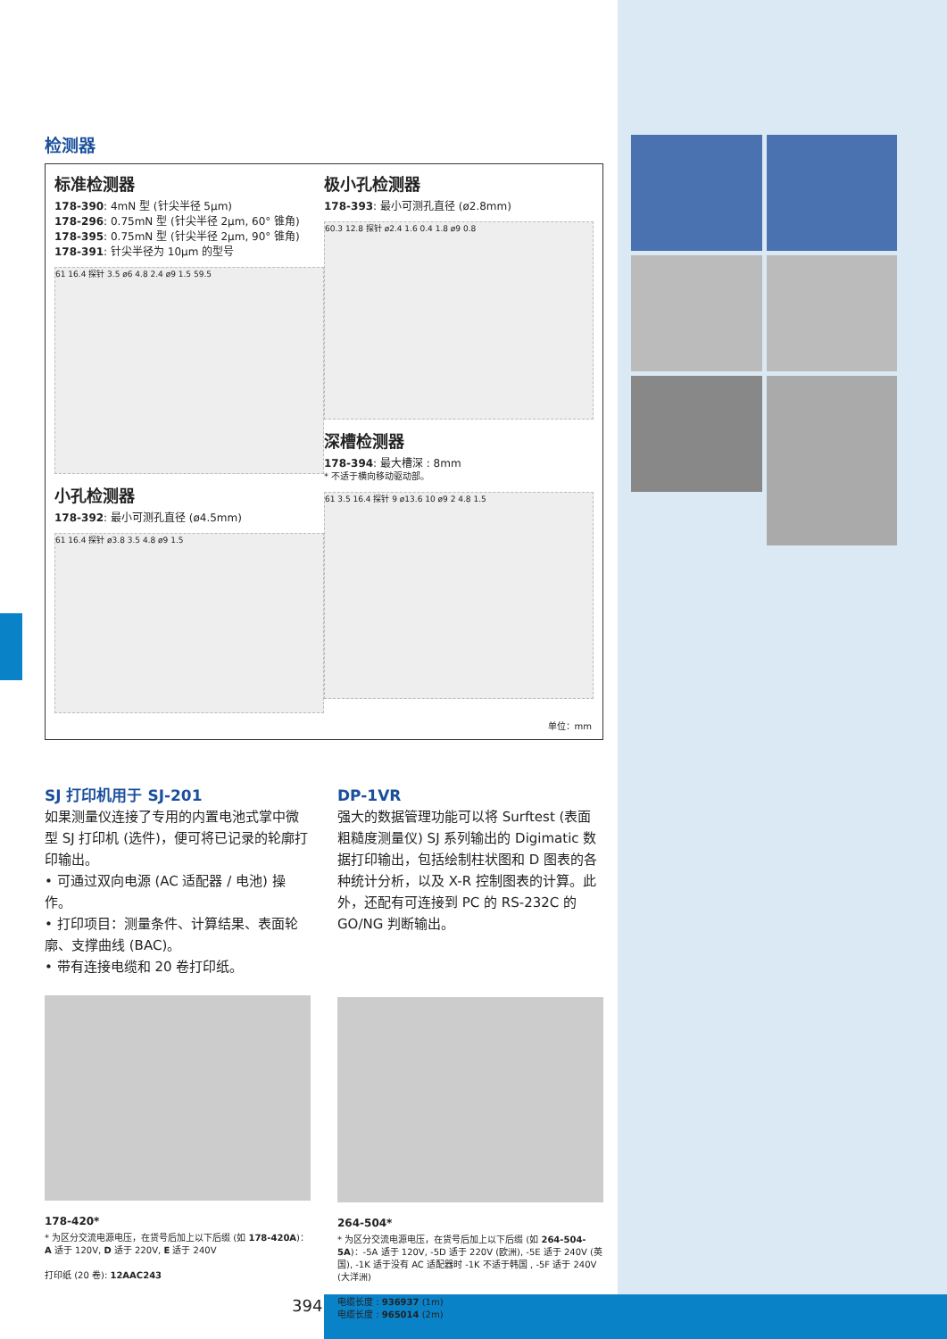检测器
标准检测器
178-390: 4mN 型 (针尖半径 5μm)
178-296: 0.75mN 型 (针尖半径 2μm, 60° 锥角)
178-395: 0.75mN 型 (针尖半径 2μm, 90° 锥角)
178-391: 针尖半径为 10μm 的型号
61 16.4 探针 3.5 ø6 4.8 2.4 ø9 1.5 59.5
小孔检测器
178-392: 最小可测孔直径 (ø4.5mm)
61 16.4 探针 ø3.8 3.5 4.8 ø9 1.5
极小孔检测器
178-393: 最小可测孔直径 (ø2.8mm)
60.3 12.8 探针 ø2.4 1.6 0.4 1.8 ø9 0.8
深槽检测器
178-394: 最大槽深 : 8mm
* 不适于横向移动驱动部。
61 3.5 16.4 探针 9 ø13.6 10 ø9 2 4.8 1.5
单位：mm
SJ 打印机用于 SJ-201
如果测量仪连接了专用的内置电池式掌中微型 SJ 打印机 (选件)，便可将已记录的轮廓打印输出。
• 可通过双向电源 (AC 适配器 / 电池) 操作。
• 打印项目：测量条件、计算结果、表面轮廓、支撑曲线 (BAC)。
• 带有连接电缆和 20 卷打印纸。
178-420*
* 为区分交流电源电压，在货号后加上以下后缀 (如 178-420A)：
A 适于 120V, D 适于 220V, E 适于 240V
打印纸 (20 卷): 12AAC243
DP-1VR
强大的数据管理功能可以将 Surftest (表面粗糙度测量仪) SJ 系列输出的 Digimatic 数据打印输出，包括绘制柱状图和 D 图表的各种统计分析，以及 X-R 控制图表的计算。此外，还配有可连接到 PC 的 RS-232C 的 GO/NG 判断输出。
264-504*
* 为区分交流电源电压，在货号后加上以下后缀 (如 264-504-5A)：-5A 适于 120V, -5D 适于 220V (欧洲), -5E 适于 240V (英国), -1K 适于没有 AC 适配器时 -1K 不适于韩国 , -5F 适于 240V (大洋洲)
电缆长度 : 936937 (1m)
电缆长度 : 965014 (2m)
394